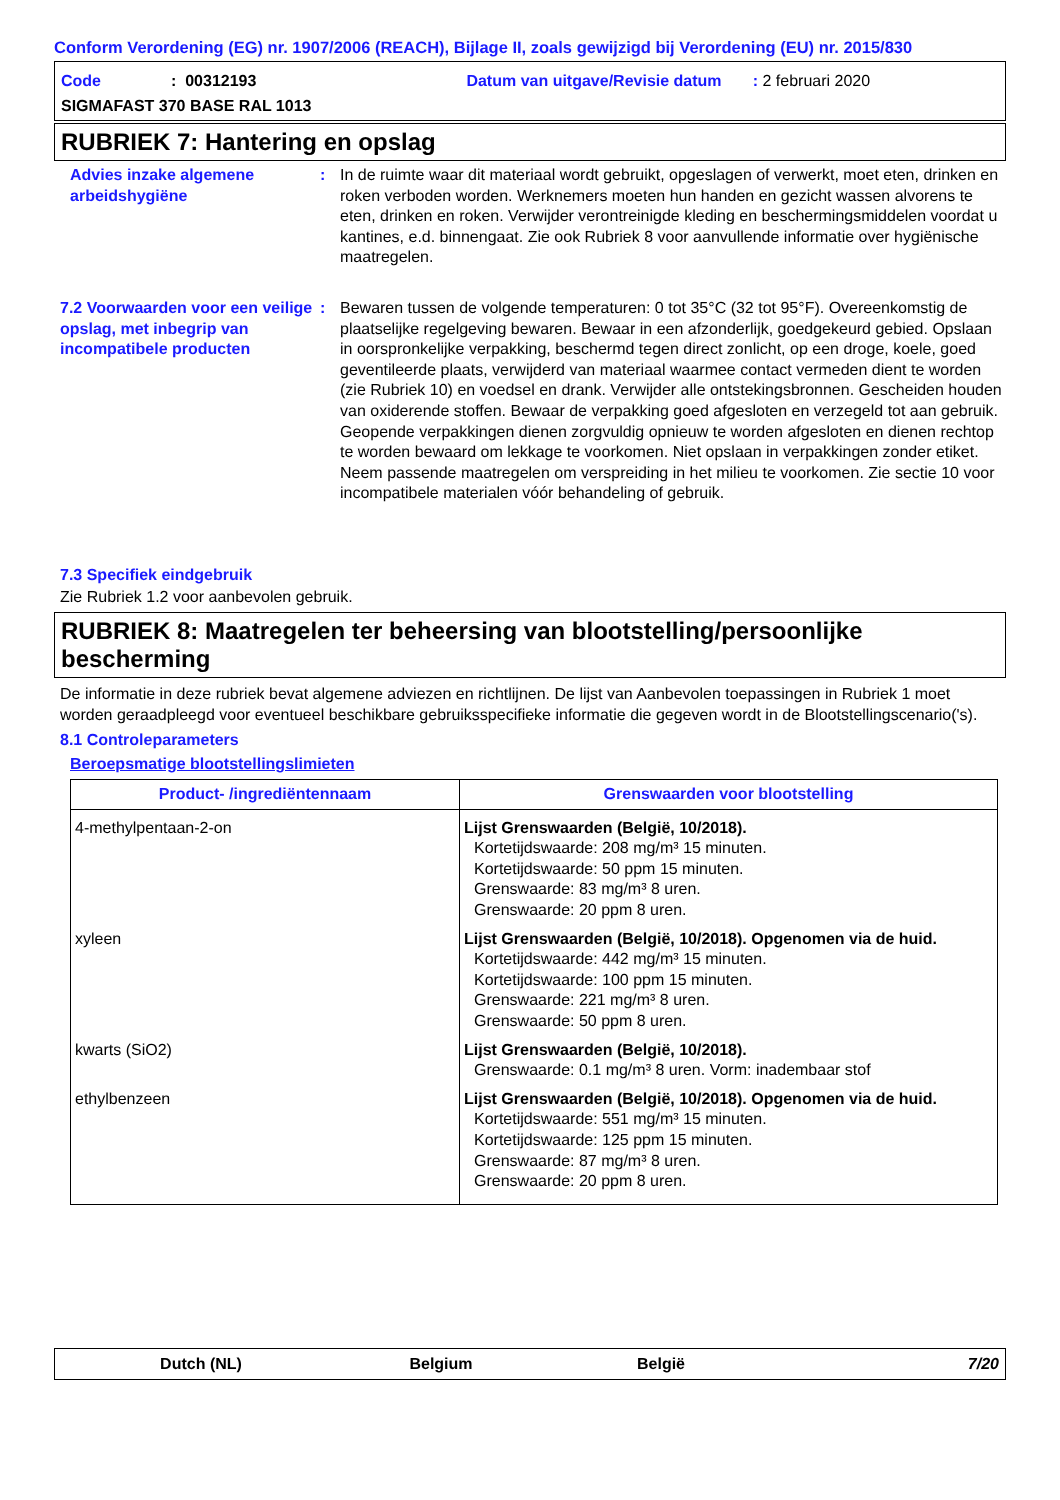Conform Verordening (EG) nr. 1907/2006 (REACH), Bijlage II, zoals gewijzigd bij Verordening (EU) nr. 2015/830
Code : 00312193 Datum van uitgave/Revisie datum : 2 februari 2020
SIGMAFAST 370 BASE RAL 1013
RUBRIEK 7: Hantering en opslag
Advies inzake algemene arbeidshygiëne
: In de ruimte waar dit materiaal wordt gebruikt, opgeslagen of verwerkt, moet eten, drinken en roken verboden worden. Werknemers moeten hun handen en gezicht wassen alvorens te eten, drinken en roken. Verwijder verontreinigde kleding en beschermingsmiddelen voordat u kantines, e.d. binnengaat. Zie ook Rubriek 8 voor aanvullende informatie over hygiënische maatregelen.
7.2 Voorwaarden voor een veilige opslag, met inbegrip van incompatibele producten
: Bewaren tussen de volgende temperaturen: 0 tot 35°C (32 tot 95°F). Overeenkomstig de plaatselijke regelgeving bewaren. Bewaar in een afzonderlijk, goedgekeurd gebied. Opslaan in oorspronkelijke verpakking, beschermd tegen direct zonlicht, op een droge, koele, goed geventileerde plaats, verwijderd van materiaal waarmee contact vermeden dient te worden (zie Rubriek 10) en voedsel en drank. Verwijder alle ontstekingsbronnen. Gescheiden houden van oxiderende stoffen. Bewaar de verpakking goed afgesloten en verzegeld tot aan gebruik. Geopende verpakkingen dienen zorgvuldig opnieuw te worden afgesloten en dienen rechtop te worden bewaard om lekkage te voorkomen. Niet opslaan in verpakkingen zonder etiket. Neem passende maatregelen om verspreiding in het milieu te voorkomen. Zie sectie 10 voor incompatibele materialen vóór behandeling of gebruik.
7.3 Specifiek eindgebruik
Zie Rubriek 1.2 voor aanbevolen gebruik.
RUBRIEK 8: Maatregelen ter beheersing van blootstelling/persoonlijke bescherming
De informatie in deze rubriek bevat algemene adviezen en richtlijnen. De lijst van Aanbevolen toepassingen in Rubriek 1 moet worden geraadpleegd voor eventueel beschikbare gebruiksspecifieke informatie die gegeven wordt in de Blootstellingscenario('s).
8.1 Controleparameters
Beroepsmatige blootstellingslimieten
| Product- /ingrediëntennaam | Grenswaarden voor blootstelling |
| --- | --- |
| 4-methylpentaan-2-on | Lijst Grenswaarden (België, 10/2018). Kortetijdswaarde: 208 mg/m³ 15 minuten. Kortetijdswaarde: 50 ppm 15 minuten. Grenswaarde: 83 mg/m³ 8 uren. Grenswaarde: 20 ppm 8 uren. |
| xyleen | Lijst Grenswaarden (België, 10/2018). Opgenomen via de huid. Kortetijdswaarde: 442 mg/m³ 15 minuten. Kortetijdswaarde: 100 ppm 15 minuten. Grenswaarde: 221 mg/m³ 8 uren. Grenswaarde: 50 ppm 8 uren. |
| kwarts (SiO2) | Lijst Grenswaarden (België, 10/2018). Grenswaarde: 0.1 mg/m³ 8 uren. Vorm: inadembaar stof |
| ethylbenzeen | Lijst Grenswaarden (België, 10/2018). Opgenomen via de huid. Kortetijdswaarde: 551 mg/m³ 15 minuten. Kortetijdswaarde: 125 ppm 15 minuten. Grenswaarde: 87 mg/m³ 8 uren. Grenswaarde: 20 ppm 8 uren. |
Dutch (NL) Belgium België 7/20